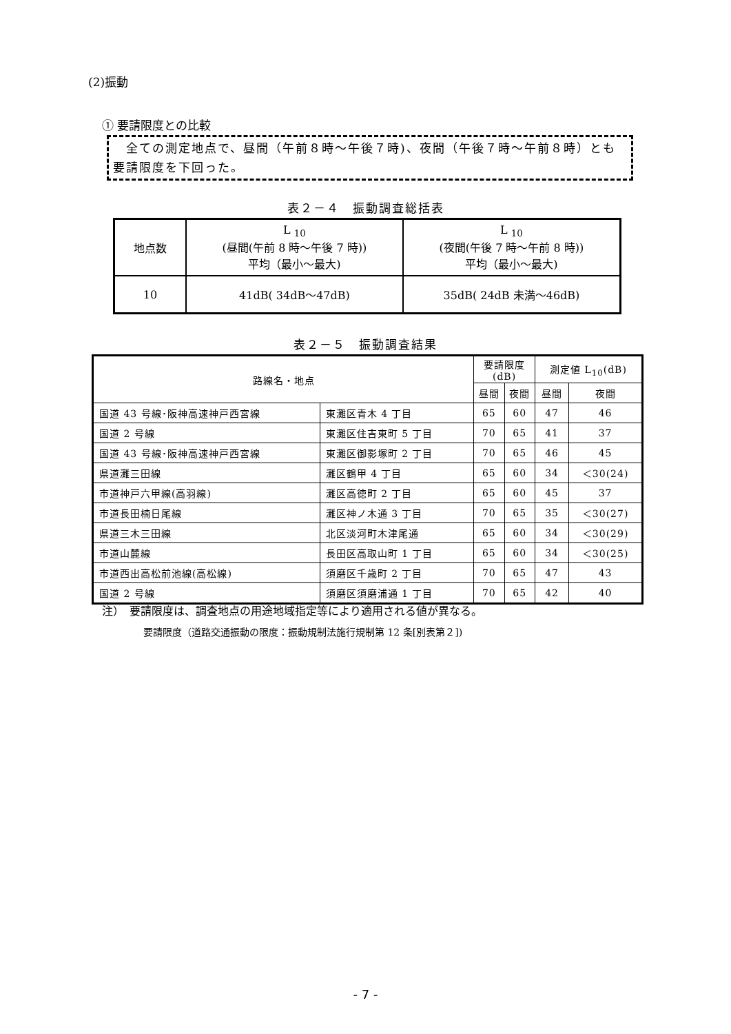(2)振動
① 要請限度との比較
　全ての測定地点で、昼間（午前８時～午後７時)、夜間（午後７時～午前８時）とも要請限度を下回った。
表２－４　振動調査総括表
| 地点数 | L <sub>10</sub> (昼間(午前 8 時～午後 7 時)) 平均（最小～最大) | L <sub>10</sub> (夜間(午後 7 時～午前 8 時)) 平均（最小～最大) |
| 10 | 41dB( 34dB～47dB) | 35dB( 24dB 未満～46dB) |
表２－５　振動調査結果
| 路線名・地点 | | 要請限度 (dB) | | 測定値 L<sub>10</sub>(dB) | |
| | | 昼間 | 夜間 | 昼間 | 夜間 |
| 国道 43 号線･阪神高速神戸西宮線 | 東灘区青木 4 丁目 | 65 | 60 | 47 | 46 |
| 国道 2 号線 | 東灘区住吉東町 5 丁目 | 70 | 65 | 41 | 37 |
| 国道 43 号線･阪神高速神戸西宮線 | 東灘区御影塚町 2 丁目 | 70 | 65 | 46 | 45 |
| 県道灘三田線 | 灘区鶴甲 4 丁目 | 65 | 60 | 34 | ＜30(24) |
| 市道神戸六甲線(高羽線) | 灘区高徳町 2 丁目 | 65 | 60 | 45 | 37 |
| 市道長田楠日尾線 | 灘区神ノ木通 3 丁目 | 70 | 65 | 35 | ＜30(27) |
| 県道三木三田線 | 北区淡河町木津尾通 | 65 | 60 | 34 | ＜30(29) |
| 市道山麓線 | 長田区高取山町 1 丁目 | 65 | 60 | 34 | ＜30(25) |
| 市道西出高松前池線(高松線) | 須磨区千歳町 2 丁目 | 70 | 65 | 47 | 43 |
| 国道 2 号線 | 須磨区須磨浦通 1 丁目 | 70 | 65 | 42 | 40 |
注）　要請限度は、調査地点の用途地域指定等により適用される値が異なる。
要請限度（道路交通振動の限度：振動規制法施行規制第 12 条[別表第２])
- 7 -